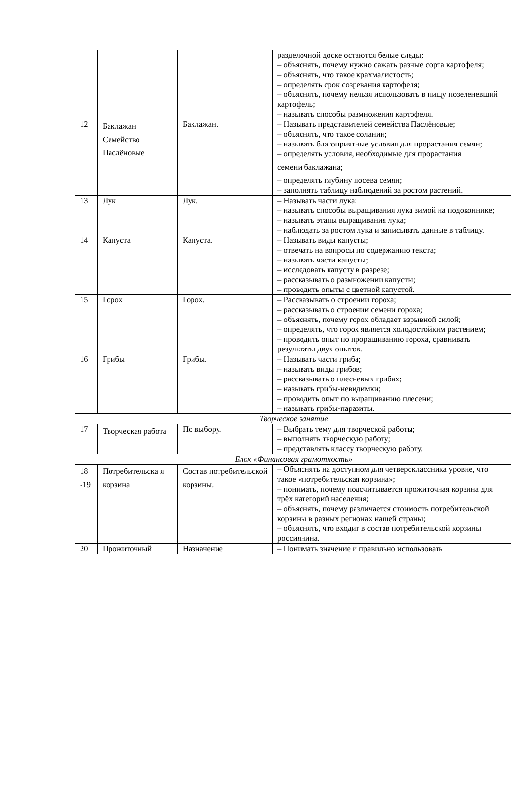| | | | разделочной доске остаются белые следы; – объяснять, почему нужно сажать разные сорта картофеля; – объяснять, что такое крахмалистость; – определять срок созревания картофеля; – объяснять, почему нельзя использовать в пищу позеленевший картофель; – называть способы размножения картофеля. |
| 12 | Баклажан. Семейство Паслёновые | Баклажан. | – Называть представителей семейства Паслёновые; – объяснять, что такое соланин; – называть благоприятные условия для прорастания семян; – определять условия, необходимые для прорастания семени баклажана; – определять глубину посева семян; – заполнять таблицу наблюдений за ростом растений. |
| 13 | Лук | Лук. | – Называть части лука; – называть способы выращивания лука зимой на подоконнике; – называть этапы выращивания лука; – наблюдать за ростом лука и записывать данные в таблицу. |
| 14 | Капуста | Капуста. | – Называть виды капусты; – отвечать на вопросы по содержанию текста; – называть части капусты; – исследовать капусту в разрезе; – рассказывать о размножении капусты; – проводить опыты с цветной капустой. |
| 15 | Горох | Горох. | – Рассказывать о строении гороха; – рассказывать о строении семени гороха; – объяснять, почему горох обладает взрывной силой; – определять, что горох является холодостойким растением; – проводить опыт по проращиванию гороха, сравнивать результаты двух опытов. |
| 16 | Грибы | Грибы. | – Называть части гриба; – называть виды грибов; – рассказывать о плесневых грибах; – называть грибы-невидимки; – проводить опыт по выращиванию плесени; – называть грибы-паразиты. |
| Творческое занятие | | | |
| 17 | Творческая работа | По выбору. | – Выбрать тему для творческой работы; – выполнять творческую работу; – представлять классу творческую работу. |
| Блок «Финансовая грамотность» | | | |
| 18 -19 | Потребительска я корзина | Состав потребительской корзины. | – Объяснять на доступном для четвероклассника уровне, что такое «потребительская корзина»; – понимать, почему подсчитывается прожиточная корзина для трёх категорий населения; – объяснять, почему различается стоимость потребительской корзины в разных регионах нашей страны; – объяснять, что входит в состав потребительской корзины россиянина. |
| 20 | Прожиточный | Назначение | – Понимать значение и правильно использовать |